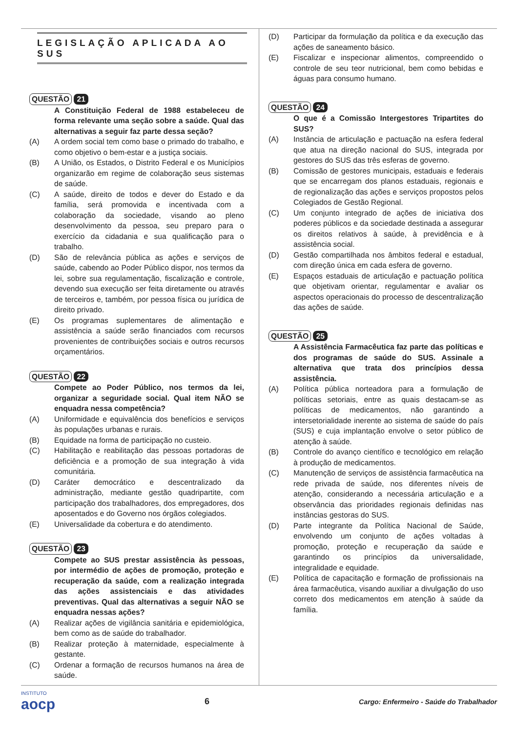LEGISLAÇÃO APLICADA AO SUS
QUESTÃO 21
A Constituição Federal de 1988 estabeleceu de forma relevante uma seção sobre a saúde. Qual das alternativas a seguir faz parte dessa seção?
(A) A ordem social tem como base o primado do trabalho, e como objetivo o bem-estar e a justiça sociais.
(B) A União, os Estados, o Distrito Federal e os Municípios organizarão em regime de colaboração seus sistemas de saúde.
(C) A saúde, direito de todos e dever do Estado e da família, será promovida e incentivada com a colaboração da sociedade, visando ao pleno desenvolvimento da pessoa, seu preparo para o exercício da cidadania e sua qualificação para o trabalho.
(D) São de relevância pública as ações e serviços de saúde, cabendo ao Poder Público dispor, nos termos da lei, sobre sua regulamentação, fiscalização e controle, devendo sua execução ser feita diretamente ou através de terceiros e, também, por pessoa física ou jurídica de direito privado.
(E) Os programas suplementares de alimentação e assistência a saúde serão financiados com recursos provenientes de contribuições sociais e outros recursos orçamentários.
QUESTÃO 22
Compete ao Poder Público, nos termos da lei, organizar a seguridade social. Qual item NÃO se enquadra nessa competência?
(A) Uniformidade e equivalência dos benefícios e serviços às populações urbanas e rurais.
(B) Equidade na forma de participação no custeio.
(C) Habilitação e reabilitação das pessoas portadoras de deficiência e a promoção de sua integração à vida comunitária.
(D) Caráter democrático e descentralizado da administração, mediante gestão quadripartite, com participação dos trabalhadores, dos empregadores, dos aposentados e do Governo nos órgãos colegiados.
(E) Universalidade da cobertura e do atendimento.
QUESTÃO 23
Compete ao SUS prestar assistência às pessoas, por intermédio de ações de promoção, proteção e recuperação da saúde, com a realização integrada das ações assistenciais e das atividades preventivas. Qual das alternativas a seguir NÃO se enquadra nessas ações?
(A) Realizar ações de vigilância sanitária e epidemiológica, bem como as de saúde do trabalhador.
(B) Realizar proteção à maternidade, especialmente à gestante.
(C) Ordenar a formação de recursos humanos na área de saúde.
(D) Participar da formulação da política e da execução das ações de saneamento básico.
(E) Fiscalizar e inspecionar alimentos, compreendido o controle de seu teor nutricional, bem como bebidas e águas para consumo humano.
QUESTÃO 24
O que é a Comissão Intergestores Tripartites do SUS?
(A) Instância de articulação e pactuação na esfera federal que atua na direção nacional do SUS, integrada por gestores do SUS das três esferas de governo.
(B) Comissão de gestores municipais, estaduais e federais que se encarregam dos planos estaduais, regionais e de regionalização das ações e serviços propostos pelos Colegiados de Gestão Regional.
(C) Um conjunto integrado de ações de iniciativa dos poderes públicos e da sociedade destinada a assegurar os direitos relativos à saúde, à previdência e à assistência social.
(D) Gestão compartilhada nos âmbitos federal e estadual, com direção única em cada esfera de governo.
(E) Espaços estaduais de articulação e pactuação política que objetivam orientar, regulamentar e avaliar os aspectos operacionais do processo de descentralização das ações de saúde.
QUESTÃO 25
A Assistência Farmacêutica faz parte das políticas e dos programas de saúde do SUS. Assinale a alternativa que trata dos princípios dessa assistência.
(A) Política pública norteadora para a formulação de políticas setoriais, entre as quais destacam-se as políticas de medicamentos, não garantindo a intersetorialidade inerente ao sistema de saúde do país (SUS) e cuja implantação envolve o setor público de atenção à saúde.
(B) Controle do avanço científico e tecnológico em relação à produção de medicamentos.
(C) Manutenção de serviços de assistência farmacêutica na rede privada de saúde, nos diferentes níveis de atenção, considerando a necessária articulação e a observância das prioridades regionais definidas nas instâncias gestoras do SUS.
(D) Parte integrante da Política Nacional de Saúde, envolvendo um conjunto de ações voltadas à promoção, proteção e recuperação da saúde e garantindo os princípios da universalidade, integralidade e equidade.
(E) Política de capacitação e formação de profissionais na área farmacêutica, visando auxiliar a divulgação do uso correto dos medicamentos em atenção à saúde da família.
INSTITUTO
aocp
6
Cargo: Enfermeiro - Saúde do Trabalhador